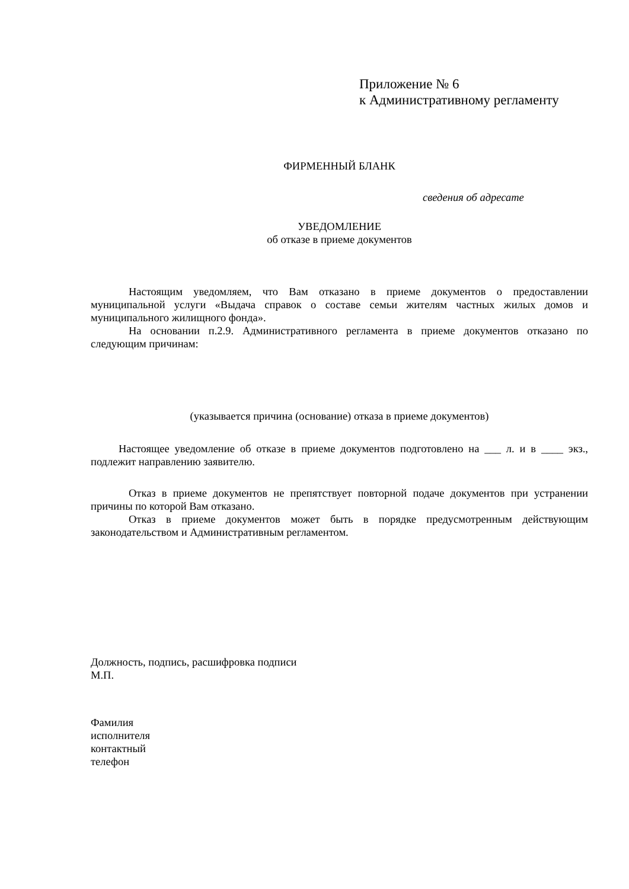Приложение № 6
к Административному регламенту
ФИРМЕННЫЙ БЛАНК
сведения об адресате
УВЕДОМЛЕНИЕ
об отказе в приеме документов
Настоящим уведомляем, что Вам отказано в приеме документов о предоставлении муниципальной услуги «Выдача справок о составе семьи жителям частных жилых домов и муниципального жилищного фонда».
На основании п.2.9. Административного регламента в приеме документов отказано по следующим причинам:
(указывается причина (основание) отказа в приеме документов)
Настоящее уведомление об отказе в приеме документов подготовлено на ___ л. и в ____ экз., подлежит направлению заявителю.
Отказ в приеме документов не препятствует повторной подаче документов при устранении причины по которой Вам отказано.
Отказ в приеме документов может быть в порядке предусмотренным действующим законодательством и Административным регламентом.
Должность, подпись, расшифровка подписи
М.П.
Фамилия
исполнителя
контактный
телефон